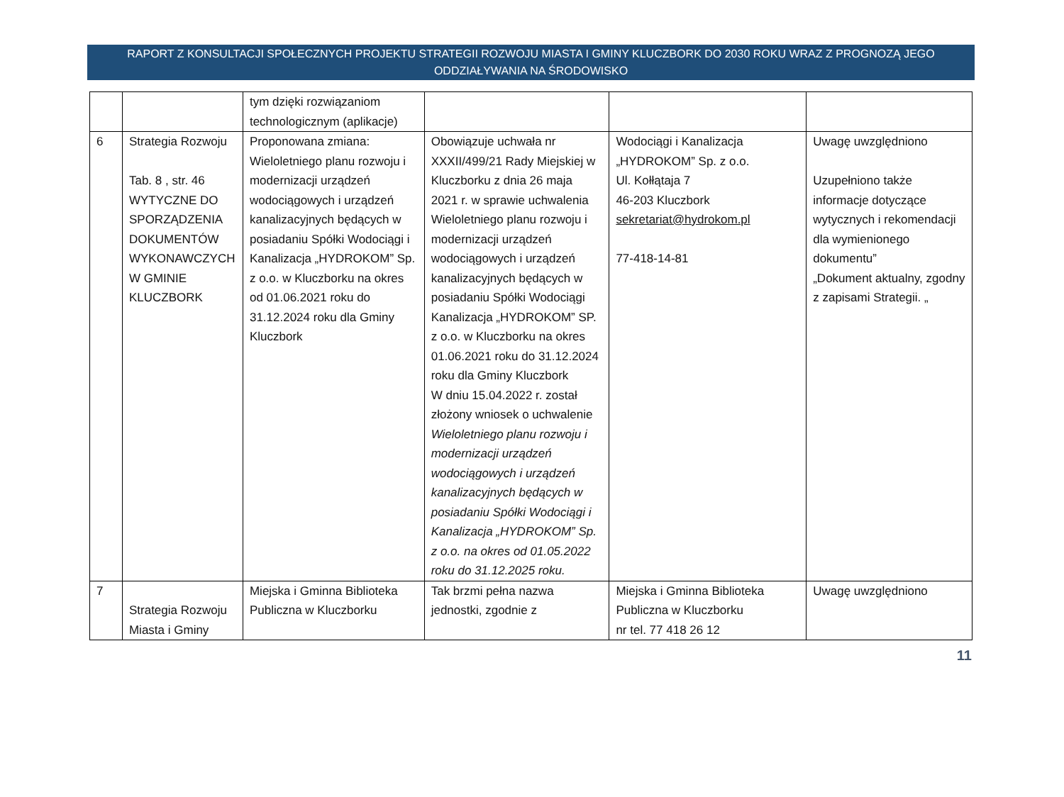RAPORT Z KONSULTACJI SPOŁECZNYCH PROJEKTU STRATEGII ROZWOJU MIASTA I GMINY KLUCZBORK DO 2030 ROKU WRAZ Z PROGNOZĄ JEGO
ODDZIAŁYWANIA NA ŚRODOWISKO
| | | tym dzięki rozwiązaniom technologicznym (aplikacje) | | | |
| 6 | Strategia Rozwoju Tab. 8 , str. 46 WYTYCZNE DO SPORZĄDZENIA DOKUMENTÓW WYKONAWCZYCH W GMINIE KLUCZBORK | Proponowana zmiana: Wieloletniego planu rozwoju i modernizacji urządzeń wodociągowych i urządzeń kanalizacyjnych będących w posiadaniu Spółki Wodociągi i Kanalizacja „HYDROKOM” Sp. z o.o. w Kluczborku na okres od 01.06.2021 roku do 31.12.2024 roku dla Gminy Kluczbork | Obowiązuje uchwała nr XXXII/499/21 Rady Miejskiej w Kluczborku z dnia 26 maja 2021 r. w sprawie uchwalenia Wieloletniego planu rozwoju i modernizacji urządzeń wodociągowych i urządzeń kanalizacyjnych będących w posiadaniu Spółki Wodociągi Kanalizacja „HYDROKOM” SP. z o.o. w Kluczborku na okres 01.06.2021 roku do 31.12.2024 roku dla Gminy Kluczbork W dniu 15.04.2022 r. został złożony wniosek o uchwalenie Wieloletniego planu rozwoju i modernizacji urządzeń wodociągowych i urządzeń kanalizacyjnych będących w posiadaniu Spółki Wodociągi i Kanalizacja „HYDROKOM” Sp. z o.o. na okres od 01.05.2022 roku do 31.12.2025 roku. | Wodociągi i Kanalizacja „HYDROKOM” Sp. z o.o. Ul. Kołłątaja 7 46-203 Kluczbork sekretariat@hydrokom.pl 77-418-14-81 | Uwagę uwzględniono Uzupełniono także informacje dotyczące wytycznych i rekomendacji dla wymienionego dokumentu” „Dokument aktualny, zgodny z zapisami Strategii. „ |
| 7 | Strategia Rozwoju Miasta i Gminy | Miejska i Gminna Biblioteka Publiczna w Kluczborku | Tak brzmi pełna nazwa jednostki, zgodnie z | Miejska i Gminna Biblioteka Publiczna w Kluczborku nr tel. 77 418 26 12 | Uwagę uwzględniono |
11